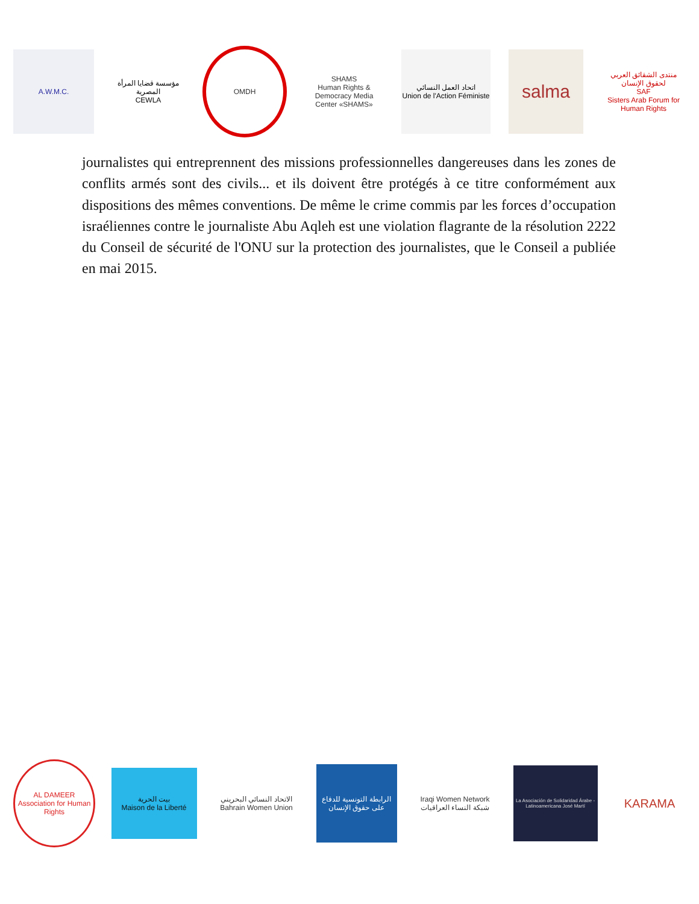A.W.M.C.
مؤسسة قضايا المرأة المصرية
CEWLA
OMDH
SHAMS
Human Rights & Democracy Media Center «SHAMS»
اتحاد العمل النسائي
Union de l'Action Féministe
salma
منتدى الشقائق العربي لحقوق الإنسان
SAF
Sisters Arab Forum for Human Rights
journalistes qui entreprennent des missions professionnelles dangereuses dans les zones de conflits armés sont des civils... et ils doivent être protégés à ce titre conformément aux dispositions des mêmes conventions. De même le crime commis par les forces d’occupation israéliennes contre le journaliste Abu Aqleh est une violation flagrante de la résolution 2222 du Conseil de sécurité de l'ONU sur la protection des journalistes, que le Conseil a publiée en mai 2015.
AL DAMEER Association for Human Rights
بيت الحرية
Maison de la Liberté
الاتحاد النسائي البحريني
Bahrain Women Union
الرابطة التونسية للدفاع على حقوق الإنسان
Iraqi Women Network
شبكة النساء العراقيات
La Asociación de Solidaridad Árabe - Latinoamericana José Martí
KARAMA